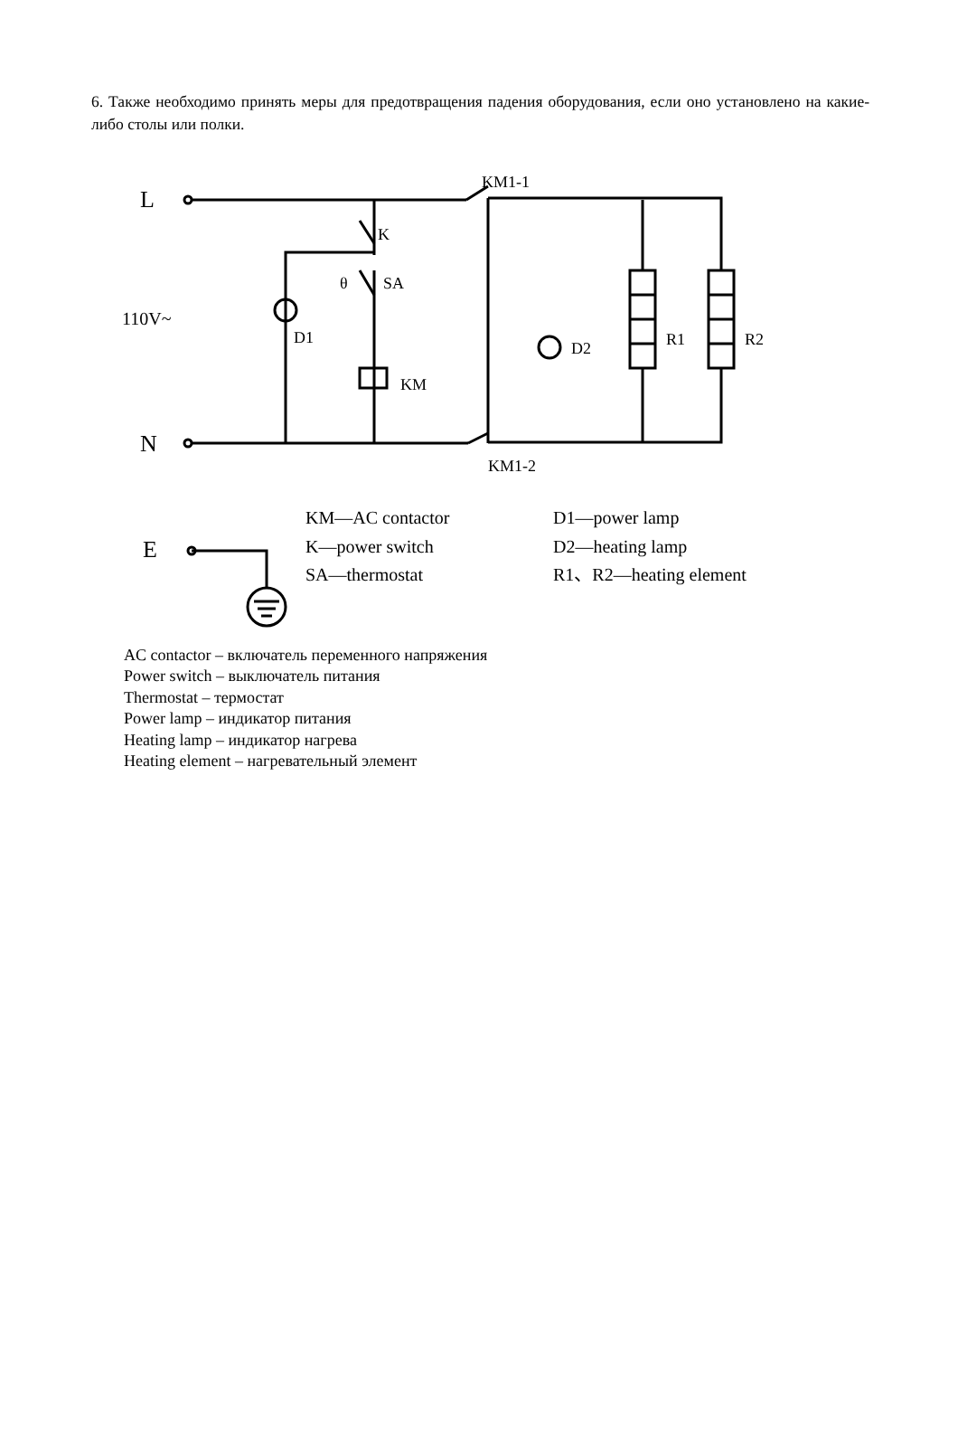6. Также необходимо принять меры для предотвращения падения оборудования, если оно установлено на какие-либо столы или полки.
L
N
E
110V~
KM1-1
KM1-2
K
θ
SA
D1
D2
KM
R1
R2
KM—AC contactor
D1—power lamp
K—power switch
D2—heating lamp
SA—thermostat
R1、R2—heating element
AC contactor – включатель переменного напряжения
Power switch – выключатель питания
Thermostat – термостат
Power lamp – индикатор питания
Heating lamp – индикатор нагрева
Heating element – нагревательный элемент